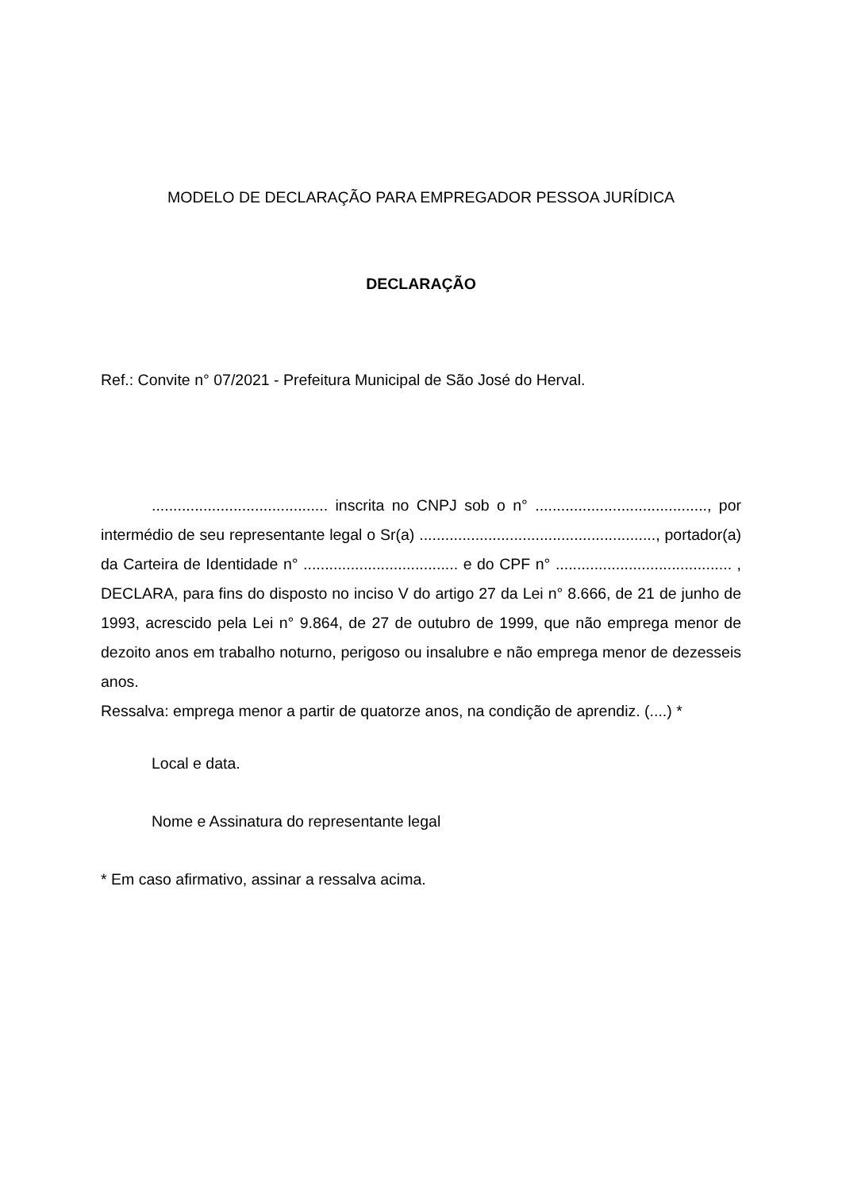MODELO DE DECLARAÇÃO PARA EMPREGADOR PESSOA JURÍDICA
DECLARAÇÃO
Ref.: Convite n° 07/2021 - Prefeitura Municipal de São José do Herval.
......................................... inscrita no CNPJ sob o n° ........................................, por intermédio de seu representante legal o Sr(a) ......................................................., portador(a) da Carteira de Identidade n° .................................... e do CPF n° ......................................... , DECLARA, para fins do disposto no inciso V do artigo 27 da Lei n° 8.666, de 21 de junho de 1993, acrescido pela Lei n° 9.864, de 27 de outubro de 1999, que não emprega menor de dezoito anos em trabalho noturno, perigoso ou insalubre e não emprega menor de dezesseis anos.
Ressalva: emprega menor a partir de quatorze anos, na condição de aprendiz. (....) *
Local e data.
Nome e Assinatura do representante legal
* Em caso afirmativo, assinar a ressalva acima.